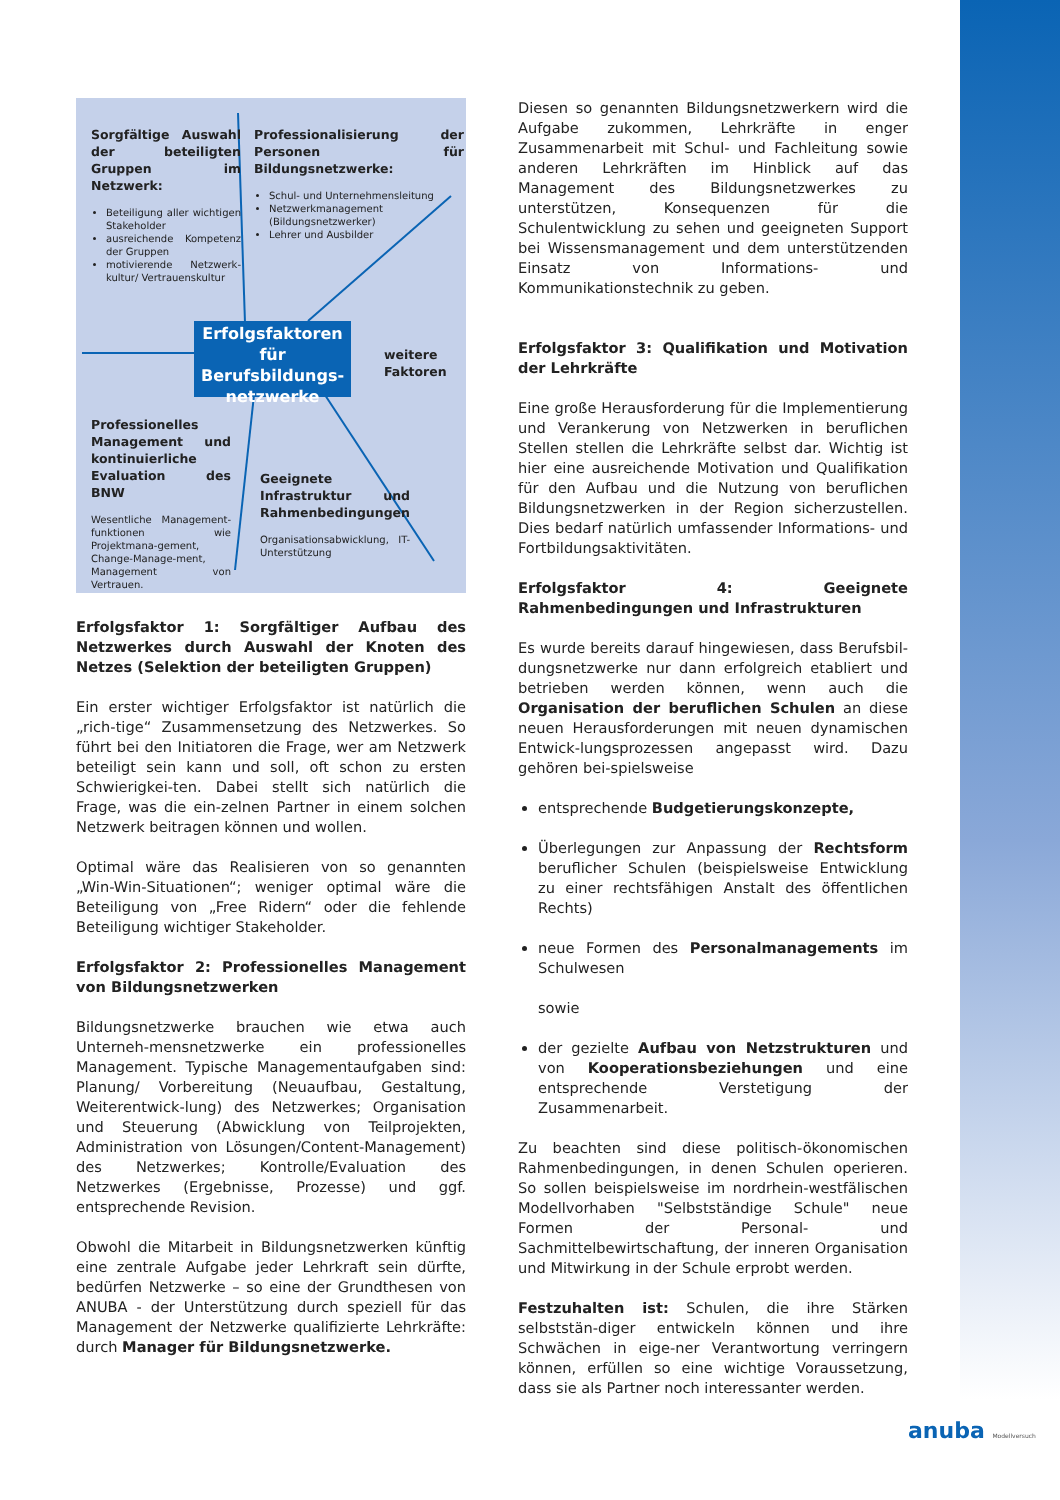Sorgfältige Auswahl der beteiligten Gruppen im Netzwerk:
Beteiligung aller wichtigen Stakeholder
ausreichende Kompetenz der Gruppen
motivierende Netzwerk-kultur/ Vertrauenskultur
Professionalisierung der Personen für Bildungsnetzwerke:
Schul- und Unternehmensleitung
Netzwerkmanagement (Bildungsnetzwerker)
Lehrer und Ausbilder
Erfolgsfaktoren für Berufsbildungs-netzwerke
weitere
Faktoren
Professionelles Management und kontinuierliche Evaluation des BNW
Wesentliche Management-funktionen wie Projektmana-gement, Change-Manage-ment, Management von Vertrauen.
Geeignete Infrastruktur und Rahmenbedingungen
Organisationsabwicklung, IT-Unterstützung
Erfolgsfaktor 1: Sorgfältiger Aufbau des Netzwerkes durch Auswahl der Knoten des Netzes (Selektion der beteiligten Gruppen)
Ein erster wichtiger Erfolgsfaktor ist natürlich die „rich-tige“ Zusammensetzung des Netzwerkes. So führt bei den Initiatoren die Frage, wer am Netzwerk beteiligt sein kann und soll, oft schon zu ersten Schwierigkei-ten. Dabei stellt sich natürlich die Frage, was die ein-zelnen Partner in einem solchen Netzwerk beitragen können und wollen.
Optimal wäre das Realisieren von so genannten „Win-Win-Situationen“; weniger optimal wäre die Beteiligung von „Free Ridern“ oder die fehlende Beteiligung wichtiger Stakeholder.
Erfolgsfaktor 2: Professionelles Management von Bildungsnetzwerken
Bildungsnetzwerke brauchen wie etwa auch Unterneh-mensnetzwerke ein professionelles Management. Typische Managementaufgaben sind: Planung/ Vorbereitung (Neuaufbau, Gestaltung, Weiterentwick-lung) des Netzwerkes; Organisation und Steuerung (Abwicklung von Teilprojekten, Administration von Lösungen/Content-Management) des Netzwerkes; Kontrolle/Evaluation des Netzwerkes (Ergebnisse, Prozesse) und ggf. entsprechende Revision.
Obwohl die Mitarbeit in Bildungsnetzwerken künftig eine zentrale Aufgabe jeder Lehrkraft sein dürfte, bedürfen Netzwerke – so eine der Grundthesen von ANUBA - der Unterstützung durch speziell für das Management der Netzwerke qualifizierte Lehrkräfte: durch Manager für Bildungsnetzwerke.
Diesen so genannten Bildungsnetzwerkern wird die Aufgabe zukommen, Lehrkräfte in enger Zusammenarbeit mit Schul- und Fachleitung sowie anderen Lehrkräften im Hinblick auf das Management des Bildungsnetzwerkes zu unterstützen, Konsequenzen für die Schulentwicklung zu sehen und geeigneten Support bei Wissensmanagement und dem unterstützenden Einsatz von Informations- und Kommunikationstechnik zu geben.
Erfolgsfaktor 3: Qualifikation und Motivation der Lehrkräfte
Eine große Herausforderung für die Implementierung und Verankerung von Netzwerken in beruflichen Stellen stellen die Lehrkräfte selbst dar. Wichtig ist hier eine ausreichende Motivation und Qualifikation für den Aufbau und die Nutzung von beruflichen Bildungsnetzwerken in der Region sicherzustellen. Dies bedarf natürlich umfassender Informations- und Fortbildungsaktivitäten.
Erfolgsfaktor 4: Geeignete Rahmenbedingungen und Infrastrukturen
Es wurde bereits darauf hingewiesen, dass Berufsbil-dungsnetzwerke nur dann erfolgreich etabliert und betrieben werden können, wenn auch die Organisation der beruflichen Schulen an diese neuen Herausforderungen mit neuen dynamischen Entwick-lungsprozessen angepasst wird. Dazu gehören bei-spielsweise
entsprechende Budgetierungskonzepte,
Überlegungen zur Anpassung der Rechtsform beruflicher Schulen (beispielsweise Entwicklung zu einer rechtsfähigen Anstalt des öffentlichen Rechts)
neue Formen des Personalmanagements im Schulwesen
sowie
der gezielte Aufbau von Netzstrukturen und von Kooperationsbeziehungen und eine entsprechende Verstetigung der Zusammenarbeit.
Zu beachten sind diese politisch-ökonomischen Rahmenbedingungen, in denen Schulen operieren. So sollen beispielsweise im nordrhein-westfälischen Modellvorhaben "Selbstständige Schule" neue Formen der Personal- und Sachmittelbewirtschaftung, der inneren Organisation und Mitwirkung in der Schule erprobt werden.
Festzuhalten ist: Schulen, die ihre Stärken selbststän-diger entwickeln können und ihre Schwächen in eige-ner Verantwortung verringern können, erfüllen so eine wichtige Voraussetzung, dass sie als Partner noch interessanter werden.
anuba Modellversuch